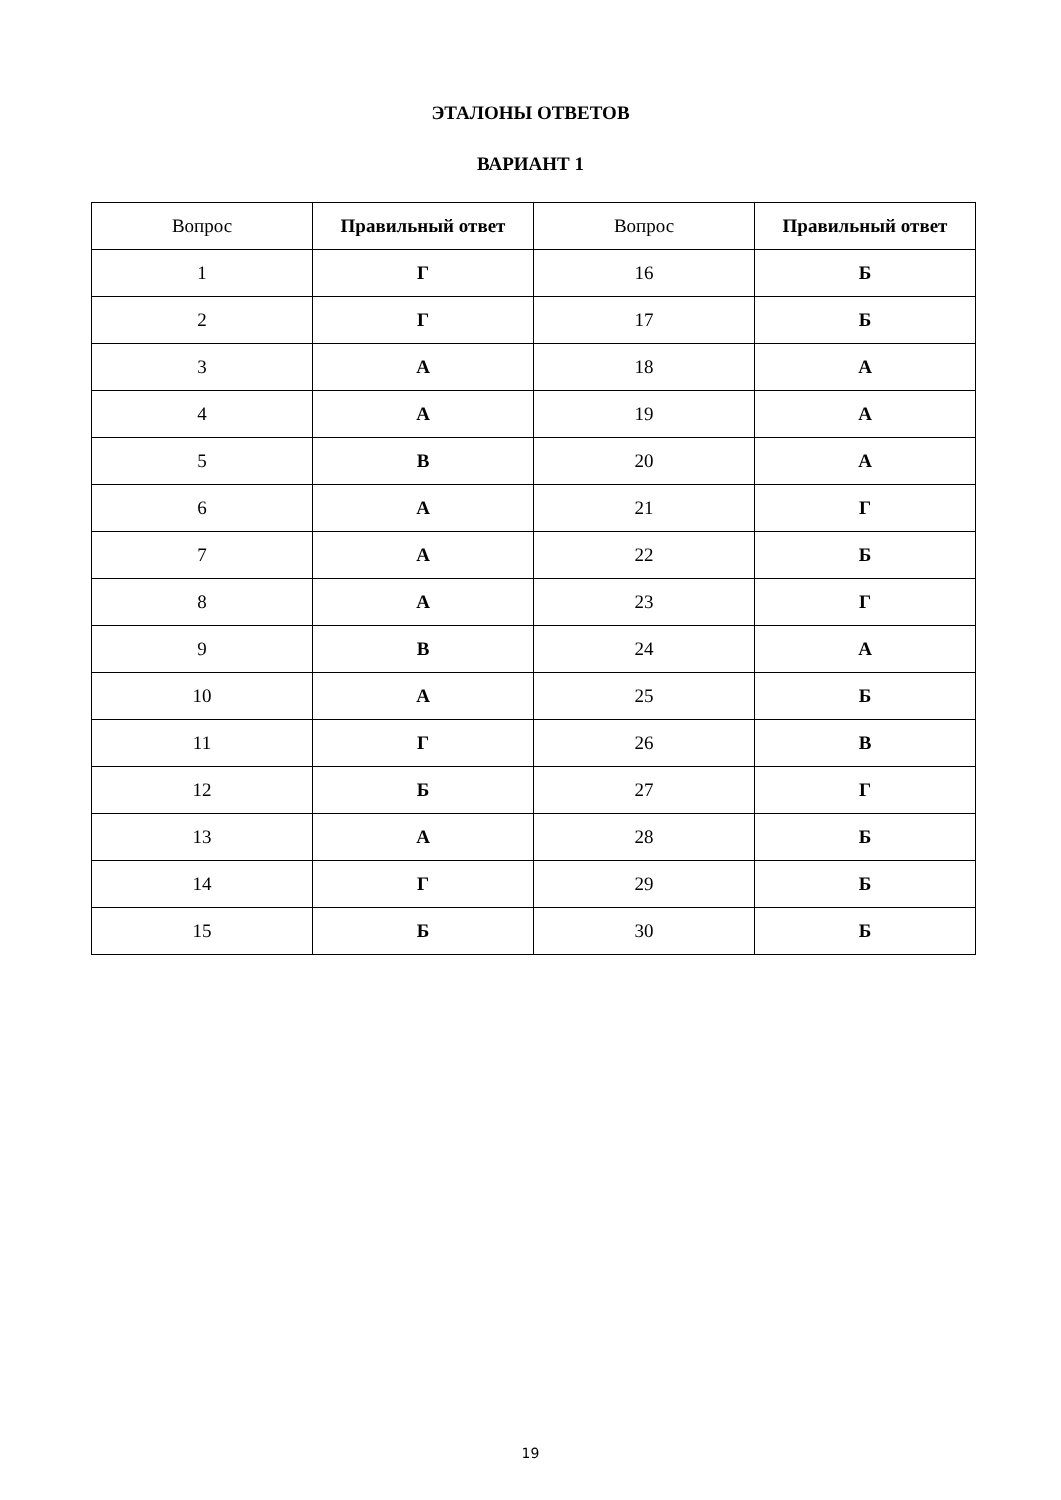ЭТАЛОНЫ ОТВЕТОВ
ВАРИАНТ 1
| Вопрос | Правильный ответ | Вопрос | Правильный ответ |
| 1 | Г | 16 | Б |
| 2 | Г | 17 | Б |
| 3 | А | 18 | А |
| 4 | А | 19 | А |
| 5 | В | 20 | А |
| 6 | А | 21 | Г |
| 7 | А | 22 | Б |
| 8 | А | 23 | Г |
| 9 | В | 24 | А |
| 10 | А | 25 | Б |
| 11 | Г | 26 | В |
| 12 | Б | 27 | Г |
| 13 | А | 28 | Б |
| 14 | Г | 29 | Б |
| 15 | Б | 30 | Б |
19